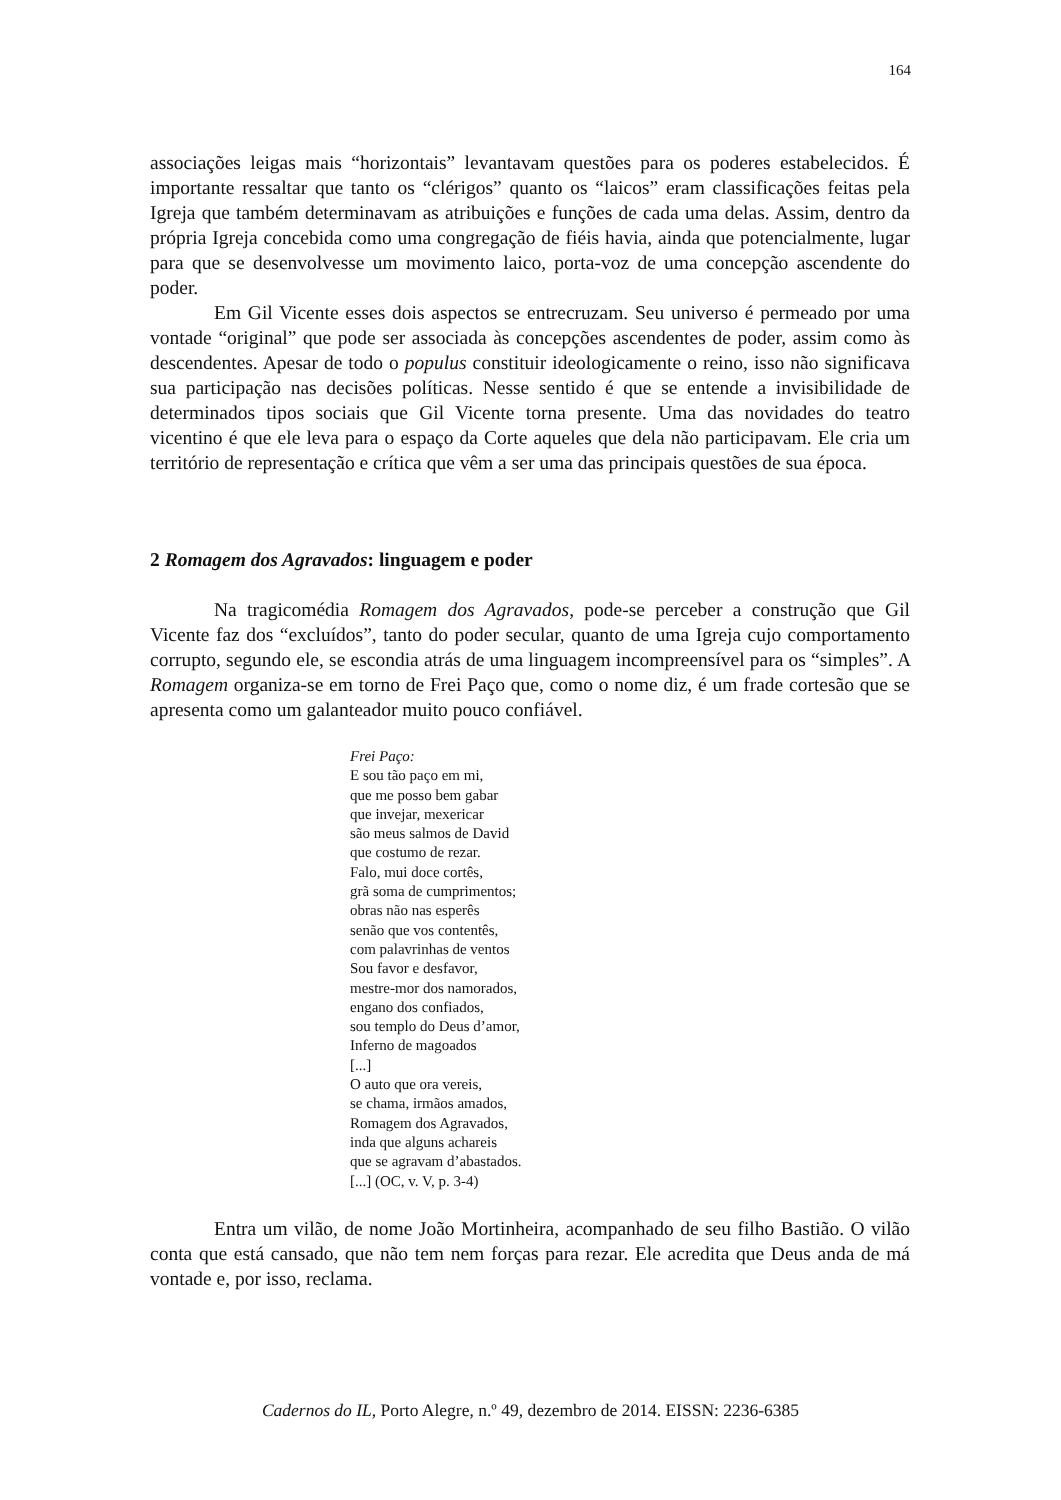164
associações leigas mais “horizontais” levantavam questões para os poderes estabelecidos. É importante ressaltar que tanto os “clérigos” quanto os “laicos” eram classificações feitas pela Igreja que também determinavam as atribuições e funções de cada uma delas. Assim, dentro da própria Igreja concebida como uma congregação de fiéis havia, ainda que potencialmente, lugar para que se desenvolvesse um movimento laico, porta-voz de uma concepção ascendente do poder.
Em Gil Vicente esses dois aspectos se entrecruzam. Seu universo é permeado por uma vontade “original” que pode ser associada às concepções ascendentes de poder, assim como às descendentes. Apesar de todo o populus constituir ideologicamente o reino, isso não significava sua participação nas decisões políticas. Nesse sentido é que se entende a invisibilidade de determinados tipos sociais que Gil Vicente torna presente. Uma das novidades do teatro vicentino é que ele leva para o espaço da Corte aqueles que dela não participavam. Ele cria um território de representação e crítica que vêm a ser uma das principais questões de sua época.
2 Romagem dos Agravados: linguagem e poder
Na tragicomédia Romagem dos Agravados, pode-se perceber a construção que Gil Vicente faz dos “excluídos”, tanto do poder secular, quanto de uma Igreja cujo comportamento corrupto, segundo ele, se escondia atrás de uma linguagem incompreensível para os “simples”. A Romagem organiza-se em torno de Frei Paço que, como o nome diz, é um frade cortesão que se apresenta como um galanteador muito pouco confiável.
Frei Paço:
E sou tão paço em mi,
que me posso bem gabar
que invejar, mexericar
são meus salmos de David
que costumo de rezar.
Falo, mui doce cortês,
grã soma de cumprimentos;
obras não nas esperês
senão que vos contentês,
com palavrinhas de ventos
Sou favor e desfavor,
mestre-mor dos namorados,
engano dos confiados,
sou templo do Deus d’amor,
Inferno de magoados
[...]
O auto que ora vereis,
se chama, irmãos amados,
Romagem dos Agravados,
inda que alguns achareis
que se agravam d’abastados.
[...] (OC, v. V, p. 3-4)
Entra um vilão, de nome João Mortinheira, acompanhado de seu filho Bastião. O vilão conta que está cansado, que não tem nem forças para rezar. Ele acredita que Deus anda de má vontade e, por isso, reclama.
Cadernos do IL, Porto Alegre, n.º 49, dezembro de 2014. EISSN: 2236-6385